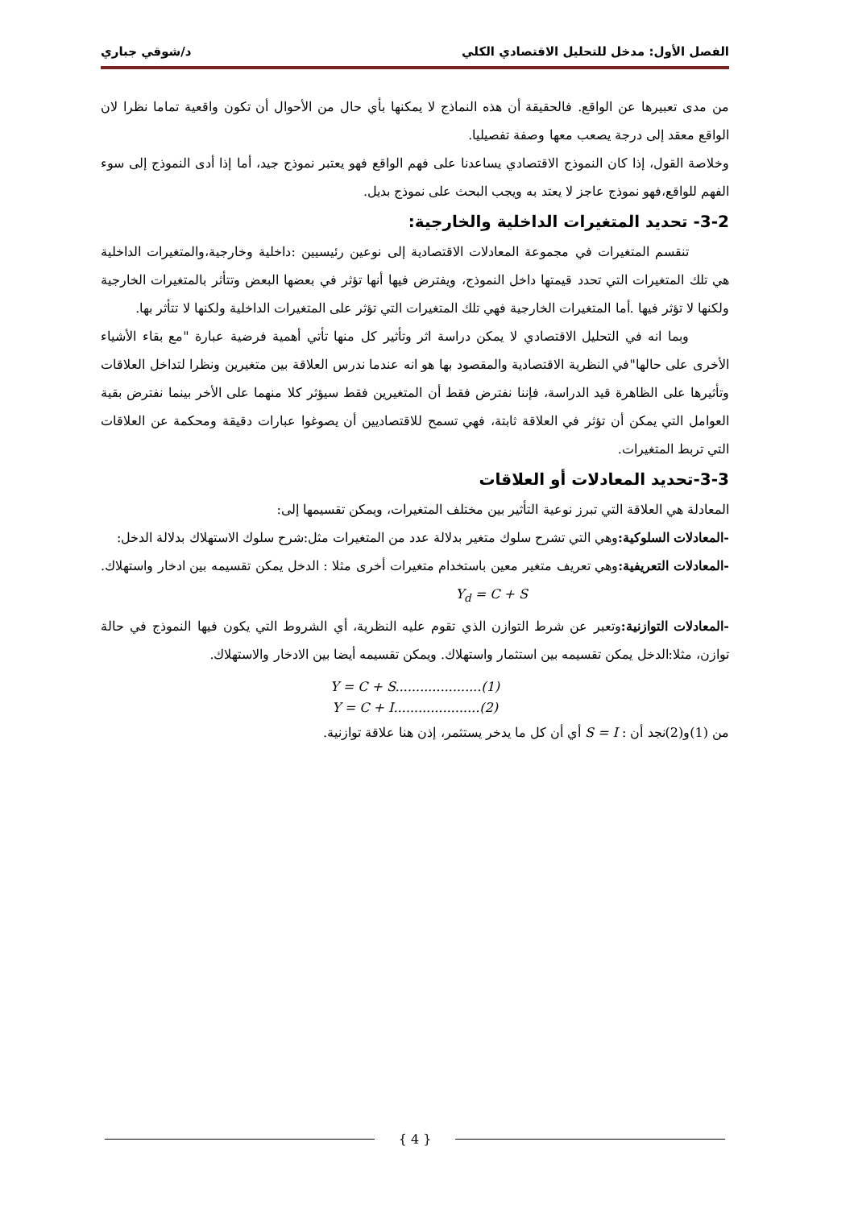الفصل الأول: مدخل للتحليل الاقتصادي الكلي د/شوقي جباري
من مدى تعبيرها عن الواقع. فالحقيقة أن هذه النماذج لا يمكنها بأي حال من الأحوال أن تكون واقعية تماما نظرا لان الواقع معقد إلى درجة يصعب معها وصفة تفصيليا.
وخلاصة القول، إذا كان النموذج الاقتصادي يساعدنا على فهم الواقع فهو يعتبر نموذج جيد، أما إذا أدى النموذج إلى سوء الفهم للواقع،فهو نموذج عاجز لا يعتد به ويجب البحث على نموذج بديل.
3-2- تحديد المتغيرات الداخلية والخارجية:
تنقسم المتغيرات في مجموعة المعادلات الاقتصادية إلى نوعين رئيسيين :داخلية وخارجية،والمتغيرات الداخلية هي تلك المتغيرات التي تحدد قيمتها داخل النموذج، ويفترض فيها أنها تؤثر في بعضها البعض وتتأثر بالمتغيرات الخارجية ولكنها لا تؤثر فيها .أما المتغيرات الخارجية فهي تلك المتغيرات التي تؤثر على المتغيرات الداخلية ولكنها لا تتأثر بها.
وبما انه في التحليل الاقتصادي لا يمكن دراسة اثر وتأثير كل منها تأتي أهمية فرضية عبارة "مع بقاء الأشياء الأخرى على حالها"في النظرية الاقتصادية والمقصود بها هو انه عندما ندرس العلاقة بين متغيرين ونظرا لتداخل العلاقات وتأثيرها على الظاهرة قيد الدراسة، فإننا نفترض فقط أن المتغيرين فقط سيؤثر كلا منهما على الأخر بينما نفترض بقية العوامل التي يمكن أن تؤثر في العلاقة ثابتة، فهي تسمح للاقتصاديين أن يصوغوا عبارات دقيقة ومحكمة عن العلاقات التي تربط المتغيرات.
3-3-تحديد المعادلات أو العلاقات
المعادلة هي العلاقة التي تبرز نوعية التأثير بين مختلف المتغيرات، ويمكن تقسيمها إلى:
-المعادلات السلوكية: وهي التي تشرح سلوك متغير بدلالة عدد من المتغيرات مثل:شرح سلوك الاستهلاك بدلالة الدخل:
-المعادلات التعريفية: وهي تعريف متغير معين باستخدام متغيرات أخرى مثلا : الدخل يمكن تقسيمه بين ادخار واستهلاك. Y<sub>d</sub> = C + S
-المعادلات التوازنية: وتعبر عن شرط التوازن الذي تقوم عليه النظرية، أي الشروط التي يكون فيها النموذج في حالة توازن، مثلا:الدخل يمكن تقسيمه بين استثمار واستهلاك. ويمكن تقسيمه أيضا بين الادخار والاستهلاك.
Y = C + S.....................(1)
Y = C + I.....................(2)
من (1)و(2)نجد أن : S = I أي أن كل ما يدخر يستثمر، إذن هنا علاقة توازنية.
{ 4 }